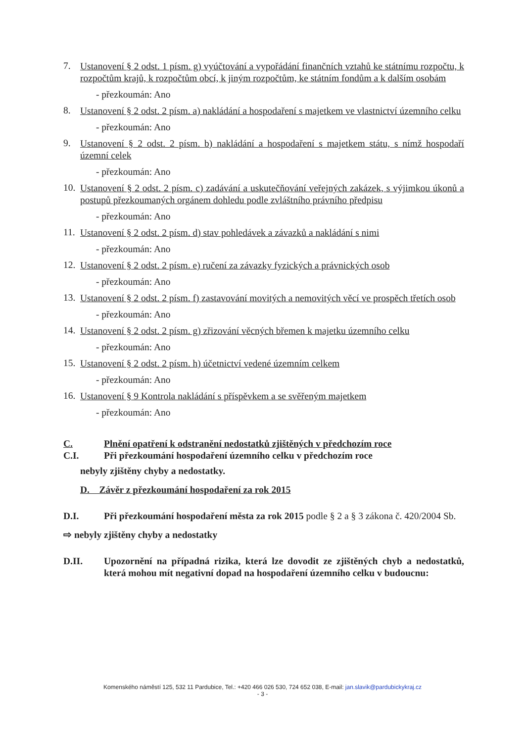7. Ustanovení § 2 odst. 1 písm. g) vyúčtování a vypořádání finančních vztahů ke státnímu rozpočtu, k rozpočtům krajů, k rozpočtům obcí, k jiným rozpočtům, ke státním fondům a k dalším osobám
- přezkoumán: Ano
8. Ustanovení § 2 odst. 2 písm. a) nakládání a hospodaření s majetkem ve vlastnictví územního celku
- přezkoumán: Ano
9. Ustanovení § 2 odst. 2 písm. b) nakládání a hospodaření s majetkem státu, s nímž hospodaří územní celek
- přezkoumán: Ano
10. Ustanovení § 2 odst. 2 písm. c) zadávání a uskutečňování veřejných zakázek, s výjimkou úkonů a postupů přezkoumaných orgánem dohledu podle zvláštního právního předpisu
- přezkoumán: Ano
11. Ustanovení § 2 odst. 2 písm. d) stav pohledávek a závazků a nakládání s nimi
- přezkoumán: Ano
12. Ustanovení § 2 odst. 2 písm. e) ručení za závazky fyzických a právnických osob
- přezkoumán: Ano
13. Ustanovení § 2 odst. 2 písm. f) zastavování movitých a nemovitých věcí ve prospěch třetích osob
- přezkoumán: Ano
14. Ustanovení § 2 odst. 2 písm. g) zřizování věcných břemen k majetku územního celku
- přezkoumán: Ano
15. Ustanovení § 2 odst. 2 písm. h) účetnictví vedené územním celkem
- přezkoumán: Ano
16. Ustanovení § 9 Kontrola nakládání s příspěvkem a se svěřeným majetkem
- přezkoumán: Ano
C. Plnění opatření k odstranění nedostatků zjištěných v předchozím roce
C.I. Při přezkoumání hospodaření územního celku v předchozím roce
nebyly zjištěny chyby a nedostatky.
D. Závěr z přezkoumání hospodaření za rok 2015
D.I. Při přezkoumání hospodaření města za rok 2015 podle § 2 a § 3 zákona č. 420/2004 Sb.
⇨ nebyly zjištěny chyby a nedostatky
D.II. Upozornění na případná rizika, která lze dovodit ze zjištěných chyb a nedostatků, která mohou mít negativní dopad na hospodaření územního celku v budoucnu:
Komenského náměstí 125, 532 11 Pardubice, Tel.: +420 466 026 530, 724 652 038, E-mail: jan.slavik@pardubickykraj.cz
- 3 -